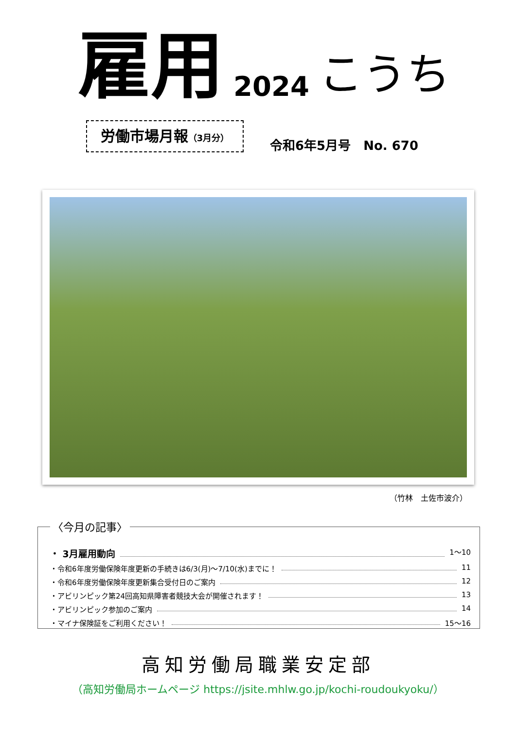雇用 2024 こうち
労働市場月報（3月分）
令和6年5月号　No. 670
（竹林　土佐市波介）
〈今月の記事〉
・ 3月雇用動向 1～10
・令和6年度労働保険年度更新の手続きは6/3(月)～7/10(水)までに！ 11
・令和6年度労働保険年度更新集合受付日のご案内 12
・アビリンピック第24回高知県障害者競技大会が開催されます！ 13
・アビリンピック参加のご案内 14
・マイナ保険証をご利用ください！ 15～16
高知労働局職業安定部
（高知労働局ホームページ https://jsite.mhlw.go.jp/kochi-roudoukyoku/）